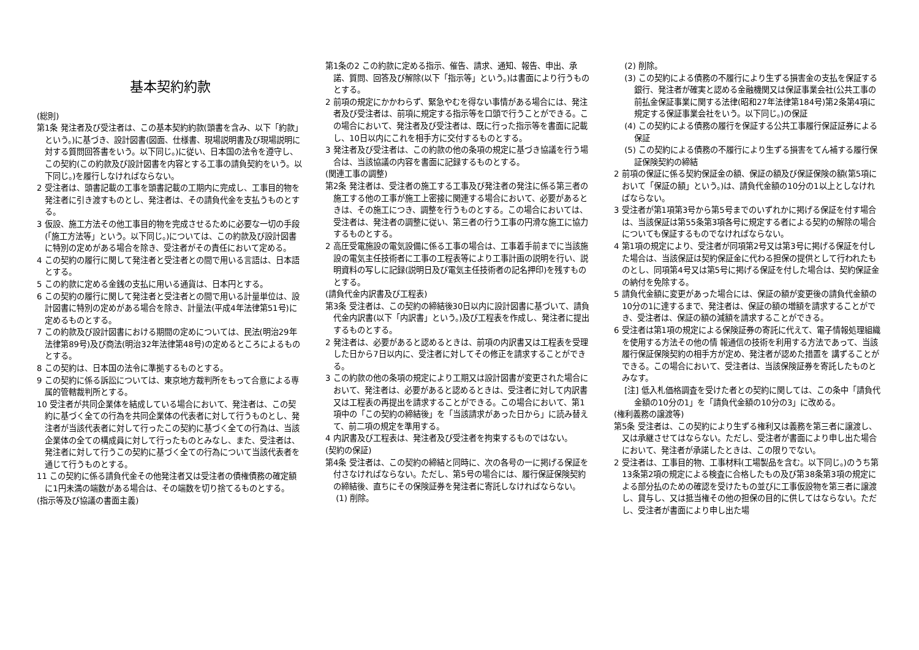基本契約約款
(総則)
第1条 発注者及び受注者は、この基本契約約款(頭書を含み、以下「約款」という。)に基づき、設計図書(図面、仕様書、現場説明書及び現場説明に対する質問回答書をいう。以下同じ。)に従い、日本国の法令を遵守し、この契約(この約款及び設計図書を内容とする工事の請負契約をいう。以下同じ。)を履行しなければならない。
2 受注者は、頭書記載の工事を頭書記載の工期内に完成し、工事目的物を発注者に引き渡すものとし、発注者は、その請負代金を支払うものとする。
3 仮設、施工方法その他工事目的物を完成させるために必要な一切の手段(「施工方法等」という。以下同じ。)については、この約款及び設計図書に特別の定めがある場合を除き、受注者がその責任において定める。
4 この契約の履行に関して発注者と受注者との間で用いる言語は、日本語とする。
5 この約款に定める金銭の支払に用いる通貨は、日本円とする。
6 この契約の履行に関して発注者と受注者との間で用いる計量単位は、設計図書に特別の定めがある場合を除き、計量法(平成4年法律第51号)に定めるものとする。
7 この約款及び設計図書における期間の定めについては、民法(明治29年法律第89号)及び商法(明治32年法律第48号)の定めるところによるものとする。
8 この契約は、日本国の法令に準拠するものとする。
9 この契約に係る訴訟については、東京地方裁判所をもって合意による専属的管轄裁判所とする。
10 受注者が共同企業体を結成している場合において、発注者は、この契約に基づく全ての行為を共同企業体の代表者に対して行うものとし、発注者が当該代表者に対して行ったこの契約に基づく全ての行為は、当該企業体の全ての構成員に対して行ったものとみなし、また、受注者は、発注者に対して行うこの契約に基づく全ての行為について当該代表者を通じて行うものとする。
11 この契約に係る請負代金その他発注者又は受注者の債権債務の確定額に1円未満の端数がある場合は、その端数を切り捨てるものとする。
(指示等及び協議の書面主義)
第1条の2 この約款に定める指示、催告、請求、通知、報告、申出、承諾、質問、回答及び解除(以下「指示等」という。)は書面により行うものとする。
2 前項の規定にかかわらず、緊急やむを得ない事情がある場合には、発注者及び受注者は、前項に規定する指示等を口頭で行うことができる。この場合において、発注者及び受注者は、既に行った指示等を書面に記載し、10日以内にこれを相手方に交付するものとする。
3 発注者及び受注者は、この約款の他の条項の規定に基づき協議を行う場合は、当該協議の内容を書面に記録するものとする。
(関連工事の調整)
第2条 発注者は、受注者の施工する工事及び発注者の発注に係る第三者の施工する他の工事が施工上密接に関連する場合において、必要があるときは、その施工につき、調整を行うものとする。この場合においては、受注者は、発注者の調整に従い、第三者の行う工事の円滑な施工に協力するものとする。
2 高圧受電施設の電気設備に係る工事の場合は、工事着手前までに当該施設の電気主任技術者に工事の工程表等により工事計画の説明を行い、説明資料の写しに記録(説明日及び電気主任技術者の記名押印)を残すものとする。
(請負代金内訳書及び工程表)
第3条 受注者は、この契約の締結後30日以内に設計図書に基づいて、請負代金内訳書(以下「内訳書」という。)及び工程表を作成し、発注者に提出するものとする。
2 発注者は、必要があると認めるときは、前項の内訳書又は工程表を受理した日から7日以内に、受注者に対してその修正を請求することができる。
3 この約款の他の条項の規定により工期又は設計図書が変更された場合において、発注者は、必要があると認めるときは、受注者に対して内訳書又は工程表の再提出を請求することができる。この場合において、第1項中の「この契約の締結後」を「当該請求があった日から」に読み替えて、前二項の規定を準用する。
4 内訳書及び工程表は、発注者及び受注者を拘束するものではない。
(契約の保証)
第4条 受注者は、この契約の締結と同時に、次の各号の一に掲げる保証を付さなければならない。ただし、第5号の場合には、履行保証保険契約の締結後、直ちにその保険証券を発注者に寄託しなければならない。
(1) 削除。
(2) 削除。
(3) この契約による債務の不履行により生ずる損害金の支払を保証する銀行、発注者が確実と認める金融機関又は保証事業会社(公共工事の前払金保証事業に関する法律(昭和27年法律第184号)第2条第4項に規定する保証事業会社をいう。以下同じ。)の保証
(4) この契約による債務の履行を保証する公共工事履行保証証券による保証
(5) この契約による債務の不履行により生ずる損害をてん補する履行保証保険契約の締結
2 前項の保証に係る契約保証金の額、保証の額及び保証保険の額(第5項において「保証の額」という。)は、請負代金額の10分の1以上としなければならない。
3 受注者が第1項第3号から第5号までのいずれかに掲げる保証を付す場合は、当該保証は第55条第3項各号に規定する者による契約の解除の場合についても保証するものでなければならない。
4 第1項の規定により、受注者が同項第2号又は第3号に掲げる保証を付した場合は、当該保証は契約保証金に代わる担保の提供として行われたものとし、同項第4号又は第5号に掲げる保証を付した場合は、契約保証金の納付を免除する。
5 請負代金額に変更があった場合には、保証の額が変更後の請負代金額の10分の1に達するまで、発注者は、保証の額の増額を請求することができ、受注者は、保証の額の減額を請求することができる。
6 受注者は第1項の規定による保険証券の寄託に代えて、電子情報処理組織を使用する方法その他の情 報通信の技術を利用する方法であって、当該履行保証保険契約の相手方が定め、発注者が認めた措置を 講ずることができる。この場合において、受注者は、当該保険証券を寄託したものとみなす。
[注] 低入札価格調査を受けた者との契約に関しては、この条中「請負代金額の10分の1」を「請負代金額の10分の3」に改める。
(権利義務の譲渡等)
第5条 受注者は、この契約により生ずる権利又は義務を第三者に譲渡し、又は承継させてはならない。ただし、受注者が書面により申し出た場合において、発注者が承諾したときは、この限りでない。
2 受注者は、工事目的物、工事材料(工場製品を含む。以下同じ。)のうち第13条第2項の規定による検査に合格したもの及び第38条第3項の規定による部分払のための確認を受けたもの並びに工事仮設物を第三者に譲渡し、貸与し、又は抵当権その他の担保の目的に供してはならない。ただし、受注者が書面により申し出た場